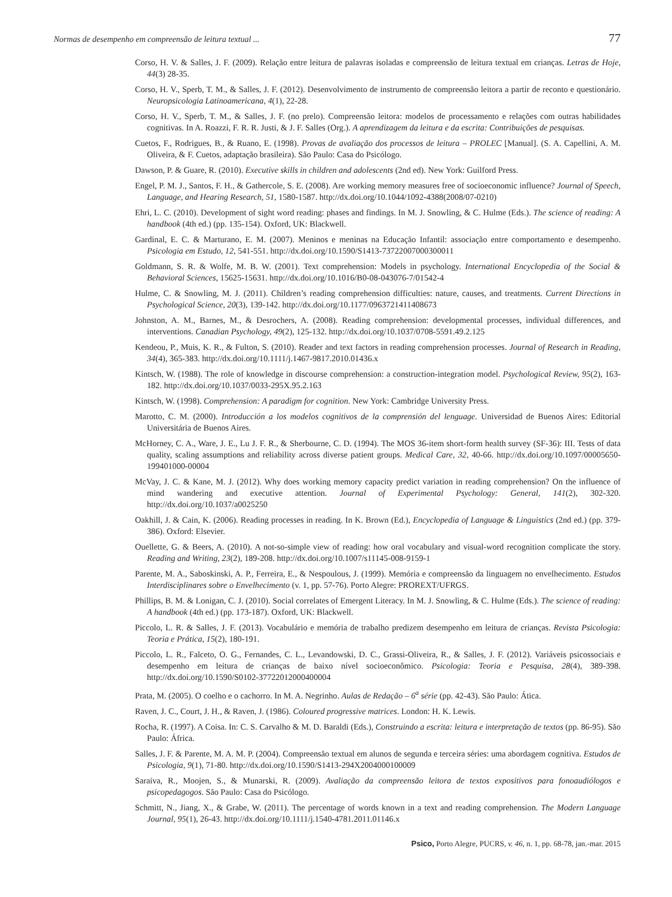Normas de desempenho em compreensão de leitura textual ... 77
Corso, H. V. & Salles, J. F. (2009). Relação entre leitura de palavras isoladas e compreensão de leitura textual em crianças. Letras de Hoje, 44(3) 28-35.
Corso, H. V., Sperb, T. M., & Salles, J. F. (2012). Desenvolvimento de instrumento de compreensão leitora a partir de reconto e questionário. Neuropsicologia Latinoamericana, 4(1), 22-28.
Corso, H. V., Sperb, T. M., & Salles, J. F. (no prelo). Compreensão leitora: modelos de processamento e relações com outras habilidades cognitivas. In A. Roazzi, F. R. R. Justi, & J. F. Salles (Org.). A aprendizagem da leitura e da escrita: Contribuições de pesquisas.
Cuetos, F., Rodrigues, B., & Ruano, E. (1998). Provas de avaliação dos processos de leitura – PROLEC [Manual]. (S. A. Capellini, A. M. Oliveira, & F. Cuetos, adaptação brasileira). São Paulo: Casa do Psicólogo.
Dawson, P. & Guare, R. (2010). Executive skills in children and adolescents (2nd ed). New York: Guilford Press.
Engel, P. M. J., Santos, F. H., & Gathercole, S. E. (2008). Are working memory measures free of socioeconomic influence? Journal of Speech, Language, and Hearing Research, 51, 1580-1587. http://dx.doi.org/10.1044/1092-4388(2008/07-0210)
Ehri, L. C. (2010). Development of sight word reading: phases and findings. In M. J. Snowling, & C. Hulme (Eds.). The science of reading: A handbook (4th ed.) (pp. 135-154). Oxford, UK: Blackwell.
Gardinal, E. C. & Marturano, E. M. (2007). Meninos e meninas na Educação Infantil: associação entre comportamento e desempenho. Psicologia em Estudo, 12, 541-551. http://dx.doi.org/10.1590/S1413-73722007000300011
Goldmann, S. R. & Wolfe, M. B. W. (2001). Text comprehension: Models in psychology. International Encyclopedia of the Social & Behavioral Sciences, 15625-15631. http://dx.doi.org/10.1016/B0-08-043076-7/01542-4
Hulme, C. & Snowling, M. J. (2011). Children’s reading comprehension difficulties: nature, causes, and treatments. Current Directions in Psychological Science, 20(3), 139-142. http://dx.doi.org/10.1177/0963721411408673
Johnston, A. M., Barnes, M., & Desrochers, A. (2008). Reading comprehension: developmental processes, individual differences, and interventions. Canadian Psychology, 49(2), 125-132. http://dx.doi.org/10.1037/0708-5591.49.2.125
Kendeou, P., Muis, K. R., & Fulton, S. (2010). Reader and text factors in reading comprehension processes. Journal of Research in Reading, 34(4), 365-383. http://dx.doi.org/10.1111/j.1467-9817.2010.01436.x
Kintsch, W. (1988). The role of knowledge in discourse comprehension: a construction-integration model. Psychological Review, 95(2), 163-182. http://dx.doi.org/10.1037/0033-295X.95.2.163
Kintsch, W. (1998). Comprehension: A paradigm for cognition. New York: Cambridge University Press.
Marotto, C. M. (2000). Introducción a los modelos cognitivos de la comprensión del lenguage. Universidad de Buenos Aires: Editorial Universitária de Buenos Aires.
McHorney, C. A., Ware, J. E., Lu J. F. R., & Sherbourne, C. D. (1994). The MOS 36-item short-form health survey (SF-36): III. Tests of data quality, scaling assumptions and reliability across diverse patient groups. Medical Care, 32, 40-66. http://dx.doi.org/10.1097/00005650-199401000-00004
McVay, J. C. & Kane, M. J. (2012). Why does working memory capacity predict variation in reading comprehension? On the influence of mind wandering and executive attention. Journal of Experimental Psychology: General, 141(2), 302-320. http://dx.doi.org/10.1037/a0025250
Oakhill, J. & Cain, K. (2006). Reading processes in reading. In K. Brown (Ed.), Encyclopedia of Language & Linguistics (2nd ed.) (pp. 379-386). Oxford: Elsevier.
Ouellette, G. & Beers, A. (2010). A not-so-simple view of reading: how oral vocabulary and visual-word recognition complicate the story. Reading and Writing, 23(2), 189-208. http://dx.doi.org/10.1007/s11145-008-9159-1
Parente, M. A., Saboskinski, A. P., Ferreira, E., & Nespoulous, J. (1999). Memória e compreensão da linguagem no envelhecimento. Estudos Interdisciplinares sobre o Envelhecimento (v. 1, pp. 57-76). Porto Alegre: PROREXT/UFRGS.
Phillips, B. M. & Lonigan, C. J. (2010). Social correlates of Emergent Literacy. In M. J. Snowling, & C. Hulme (Eds.). The science of reading: A handbook (4th ed.) (pp. 173-187). Oxford, UK: Blackwell.
Piccolo, L. R. & Salles, J. F. (2013). Vocabulário e memória de trabalho predizem desempenho em leitura de crianças. Revista Psicologia: Teoria e Prática, 15(2), 180-191.
Piccolo, L. R., Falceto, O. G., Fernandes, C. L., Levandowski, D. C., Grassi-Oliveira, R., & Salles, J. F. (2012). Variáveis psicossociais e desempenho em leitura de crianças de baixo nível socioeconômico. Psicologia: Teoria e Pesquisa, 28(4), 389-398. http://dx.doi.org/10.1590/S0102-37722012000400004
Prata, M. (2005). O coelho e o cachorro. In M. A. Negrinho. Aulas de Redação – 6<sup>a</sup> série (pp. 42-43). São Paulo: Ática.
Raven, J. C., Court, J. H., & Raven, J. (1986). Coloured progressive matrices. London: H. K. Lewis.
Rocha, R. (1997). A Coisa. In: C. S. Carvalho & M. D. Baraldi (Eds.), Construindo a escrita: leitura e interpretação de textos (pp. 86-95). São Paulo: África.
Salles, J. F. & Parente, M. A. M. P. (2004). Compreensão textual em alunos de segunda e terceira séries: uma abordagem cognitiva. Estudos de Psicologia, 9(1), 71-80. http://dx.doi.org/10.1590/S1413-294X2004000100009
Saraiva, R., Moojen, S., & Munarski, R. (2009). Avaliação da compreensão leitora de textos expositivos para fonoaudiólogos e psicopedagogos. São Paulo: Casa do Psicólogo.
Schmitt, N., Jiang, X., & Grabe, W. (2011). The percentage of words known in a text and reading comprehension. The Modern Language Journal, 95(1), 26-43. http://dx.doi.org/10.1111/j.1540-4781.2011.01146.x
Psico, Porto Alegre, PUCRS, v. 46, n. 1, pp. 68-78, jan.-mar. 2015